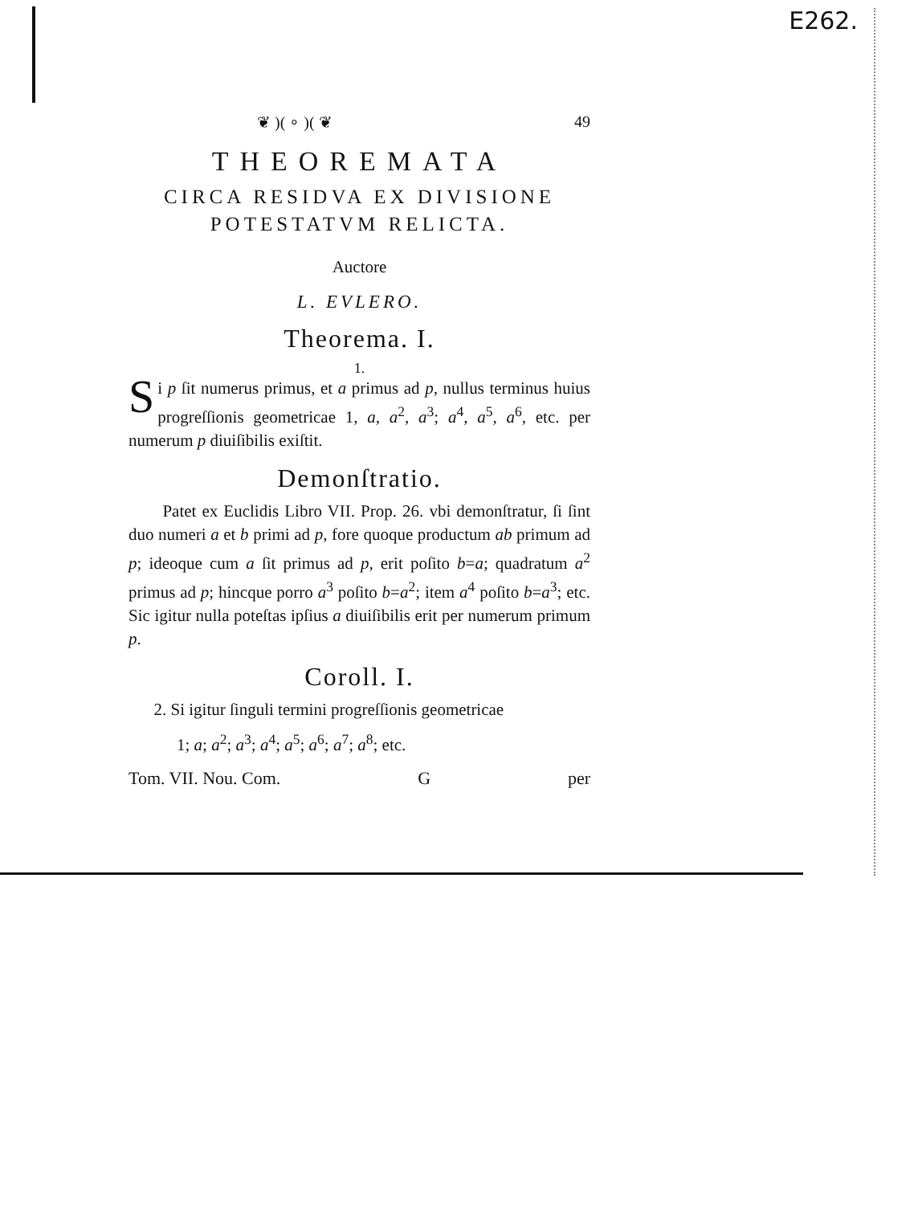E262.
❦ )( ∘ )( ❦ 49
THEOREMATA
CIRCA RESIDVA EX DIVISIONE
POTESTATVM RELICTA.
Auctore
L. EVLERO.
Theorema. I.
1.
Si p ſit numerus primus, et a primus ad p, nullus terminus huius progreſſionis geometricae 1, a, a<sup>2</sup>, a<sup>3</sup>; a<sup>4</sup>, a<sup>5</sup>, a<sup>6</sup>, etc. per numerum p diuiſibilis exiſtit.
Demonſtratio.
Patet ex Euclidis Libro VII. Prop. 26. vbi demonſtratur, ſi ſint duo numeri a et b primi ad p, fore quoque productum ab primum ad p; ideoque cum a ſit primus ad p, erit poſito b=a; quadratum a<sup>2</sup> primus ad p; hincque porro a<sup>3</sup> poſito b=a<sup>2</sup>; item a<sup>4</sup> poſito b=a<sup>3</sup>; etc. Sic igitur nulla poteſtas ipſius a diuiſibilis erit per numerum primum p.
Coroll. I.
2. Si igitur ſinguli termini progreſſionis geometricae
1; a; a<sup>2</sup>; a<sup>3</sup>; a<sup>4</sup>; a<sup>5</sup>; a<sup>6</sup>; a<sup>7</sup>; a<sup>8</sup>; etc.
Tom. VII. Nou. Com. G per